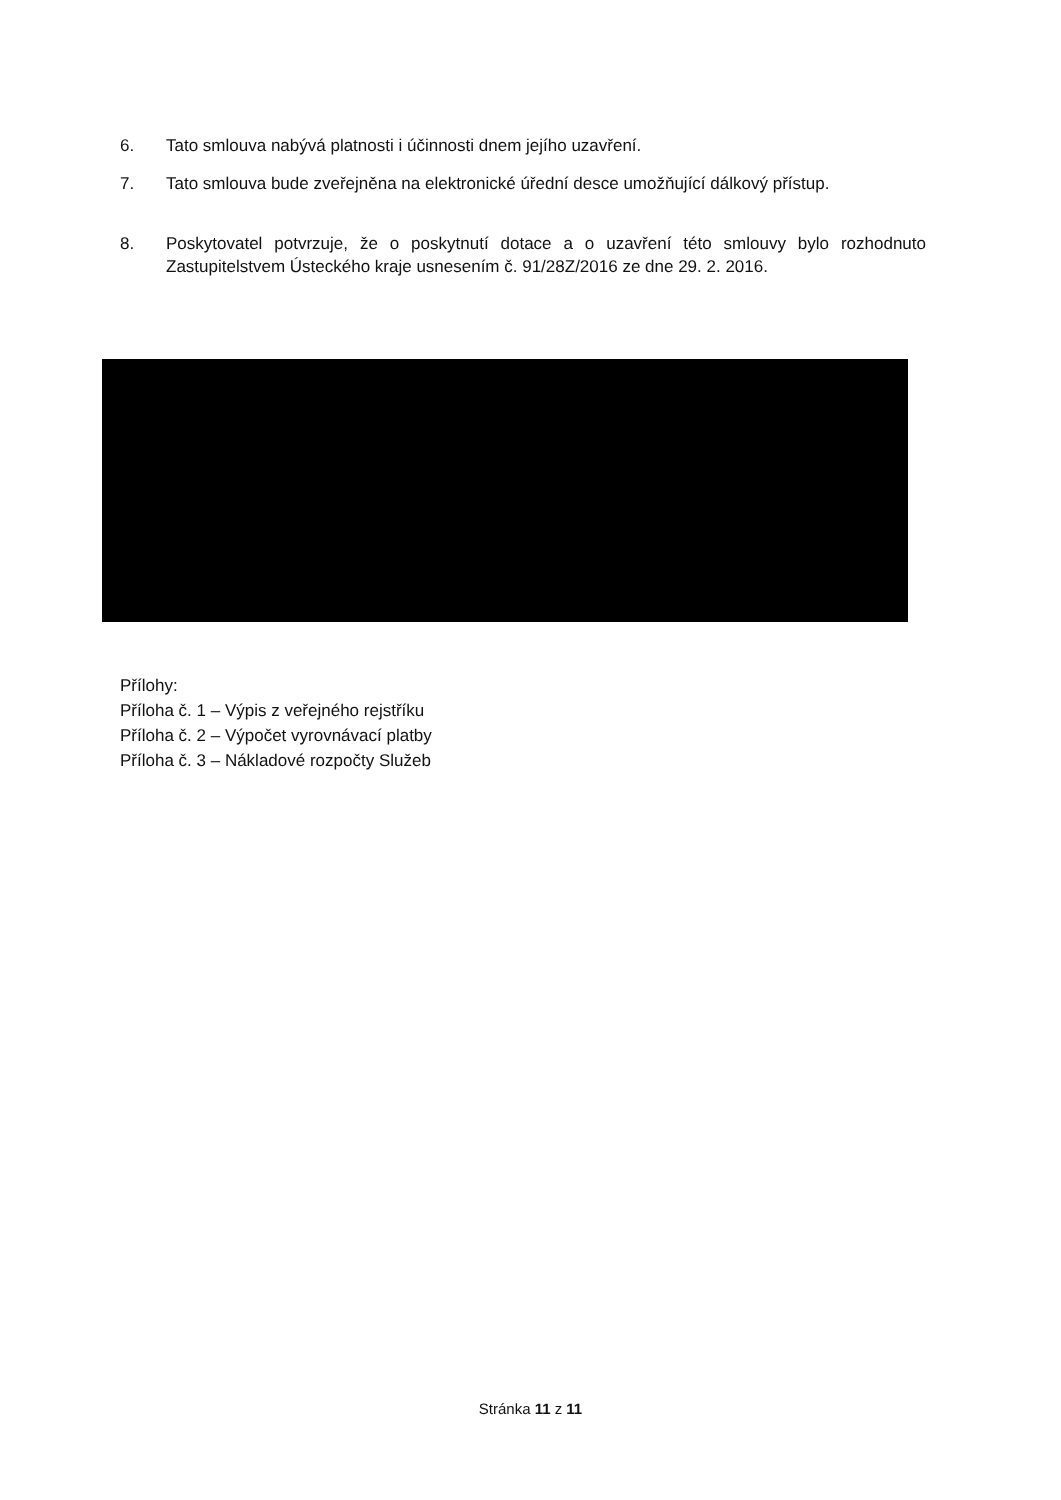6. Tato smlouva nabývá platnosti i účinnosti dnem jejího uzavření.
7. Tato smlouva bude zveřejněna na elektronické úřední desce umožňující dálkový přístup.
8. Poskytovatel potvrzuje, že o poskytnutí dotace a o uzavření této smlouvy bylo rozhodnuto Zastupitelstvem Ústeckého kraje usnesením č. 91/28Z/2016 ze dne 29. 2. 2016.
Přílohy:
Příloha č. 1 – Výpis z veřejného rejstříku
Příloha č. 2 – Výpočet vyrovnávací platby
Příloha č. 3 – Nákladové rozpočty Služeb
Stránka 11 z 11